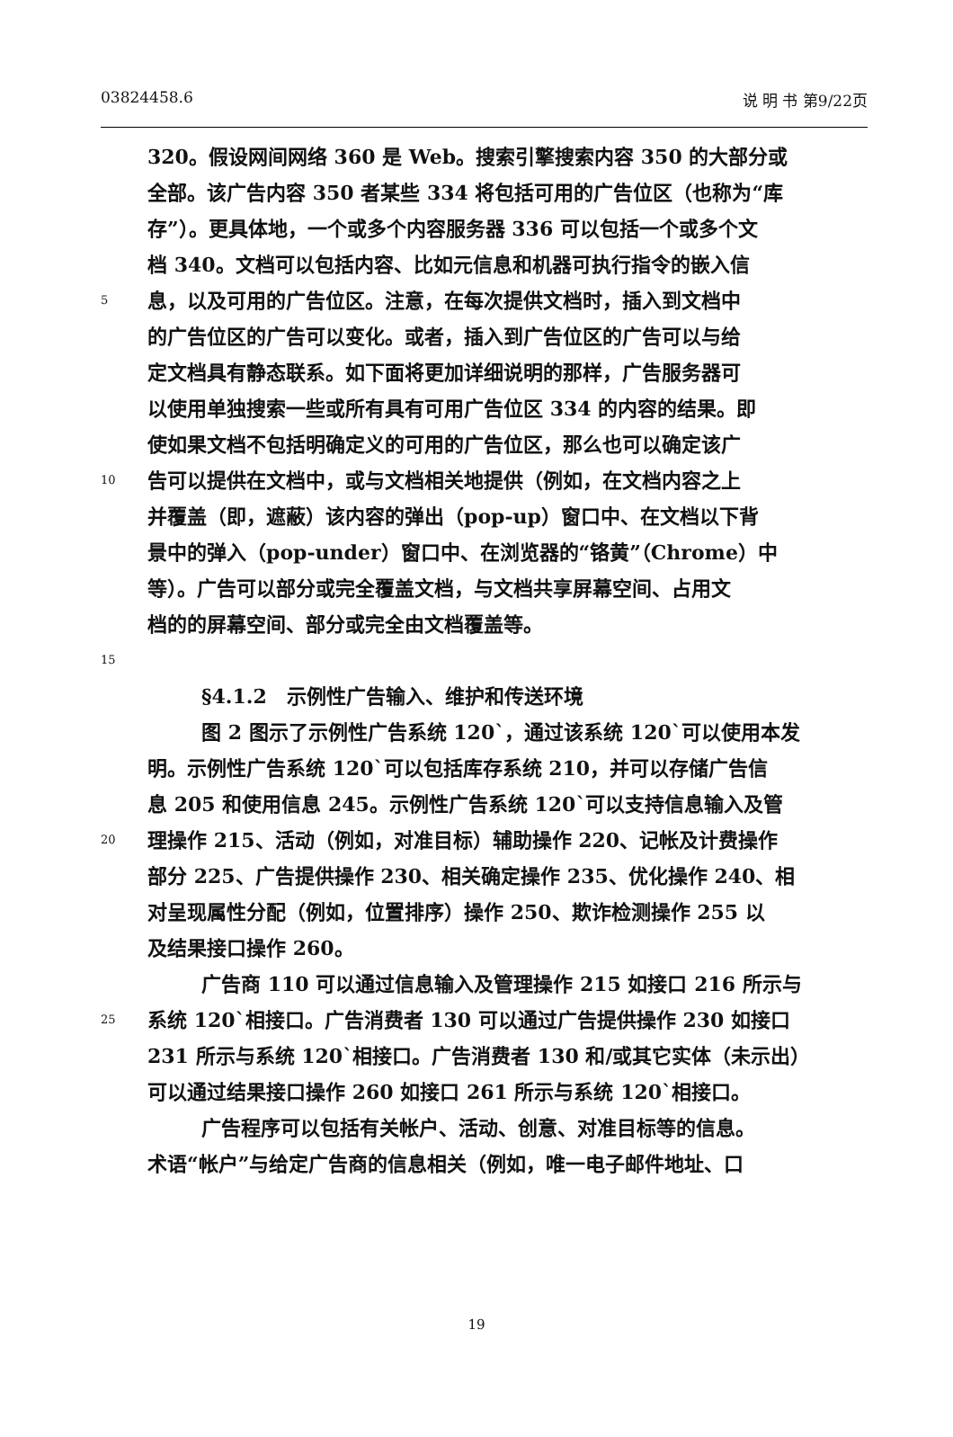03824458.6 说 明 书 第9/22页
320。假设网间网络 360 是 Web。搜索引擎搜索内容 350 的大部分或
全部。该广告内容 350 者某些 334 将包括可用的广告位区（也称为“库
存”）。更具体地，一个或多个内容服务器 336 可以包括一个或多个文
档 340。文档可以包括内容、比如元信息和机器可执行指令的嵌入信
5 息，以及可用的广告位区。注意，在每次提供文档时，插入到文档中
的广告位区的广告可以变化。或者，插入到广告位区的广告可以与给
定文档具有静态联系。如下面将更加详细说明的那样，广告服务器可
以使用单独搜索一些或所有具有可用广告位区 334 的内容的结果。即
使如果文档不包括明确定义的可用的广告位区，那么也可以确定该广
10 告可以提供在文档中，或与文档相关地提供（例如，在文档内容之上
并覆盖（即，遮蔽）该内容的弹出（pop-up）窗口中、在文档以下背
景中的弹入（pop-under）窗口中、在浏览器的“铬黄”（Chrome）中
等）。广告可以部分或完全覆盖文档，与文档共享屏幕空间、占用文
档的的屏幕空间、部分或完全由文档覆盖等。
15
§4.1.2　示例性广告输入、维护和传送环境
图 2 图示了示例性广告系统 120`，通过该系统 120`可以使用本发
明。示例性广告系统 120`可以包括库存系统 210，并可以存储广告信
息 205 和使用信息 245。示例性广告系统 120`可以支持信息输入及管
20 理操作 215、活动（例如，对准目标）辅助操作 220、记帐及计费操作
部分 225、广告提供操作 230、相关确定操作 235、优化操作 240、相
对呈现属性分配（例如，位置排序）操作 250、欺诈检测操作 255 以
及结果接口操作 260。
广告商 110 可以通过信息输入及管理操作 215 如接口 216 所示与
25 系统 120`相接口。广告消费者 130 可以通过广告提供操作 230 如接口
231 所示与系统 120`相接口。广告消费者 130 和/或其它实体（未示出）
可以通过结果接口操作 260 如接口 261 所示与系统 120`相接口。
广告程序可以包括有关帐户、活动、创意、对准目标等的信息。
术语“帐户”与给定广告商的信息相关（例如，唯一电子邮件地址、口
19